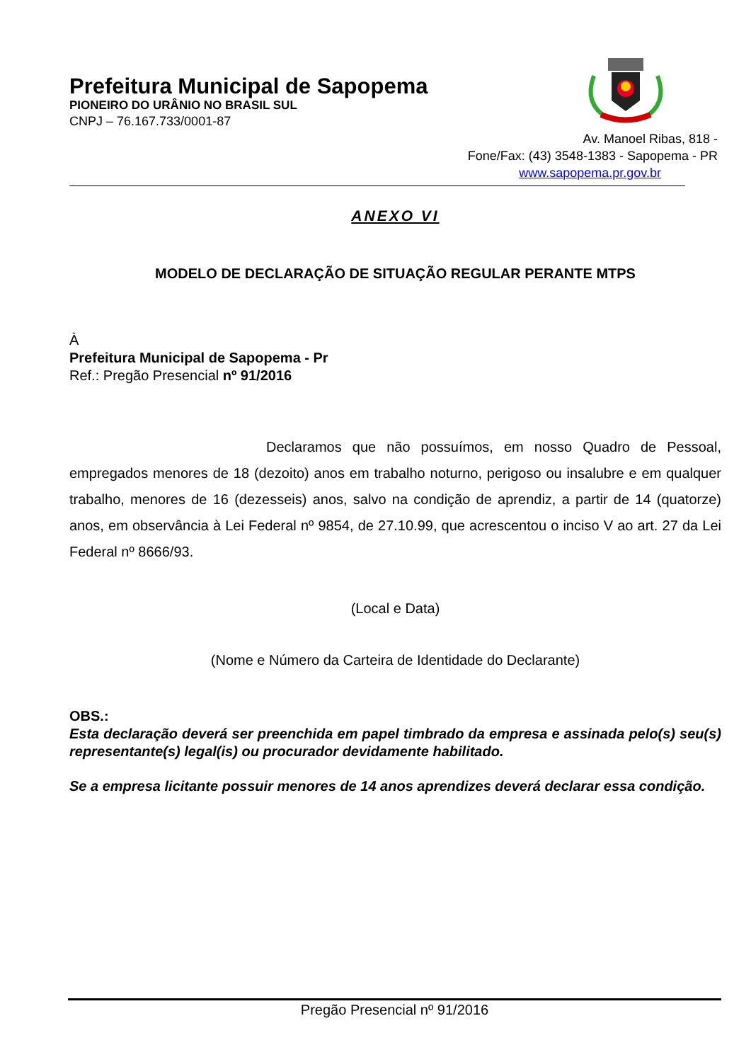Prefeitura Municipal de Sapopema
PIONEIRO DO URÂNIO NO BRASIL SUL
CNPJ – 76.167.733/0001-87
Av. Manoel Ribas, 818 -
Fone/Fax: (43) 3548-1383 - Sapopema - PR
www.sapopema.pr.gov.br
ANEXO VI
MODELO DE DECLARAÇÃO DE SITUAÇÃO REGULAR PERANTE MTPS
À
Prefeitura Municipal de Sapopema - Pr
Ref.: Pregão Presencial nº 91/2016
Declaramos que não possuímos, em nosso Quadro de Pessoal, empregados menores de 18 (dezoito) anos em trabalho noturno, perigoso ou insalubre e em qualquer trabalho, menores de 16 (dezesseis) anos, salvo na condição de aprendiz, a partir de 14 (quatorze) anos, em observância à Lei Federal nº 9854, de 27.10.99, que acrescentou o inciso V ao art. 27 da Lei Federal nº 8666/93.
(Local e Data)
(Nome e Número da Carteira de Identidade do Declarante)
OBS.:
Esta declaração deverá ser preenchida em papel timbrado da empresa e assinada pelo(s) seu(s) representante(s) legal(is) ou procurador devidamente habilitado.
Se a empresa licitante possuir menores de 14 anos aprendizes deverá declarar essa condição.
Pregão Presencial nº 91/2016